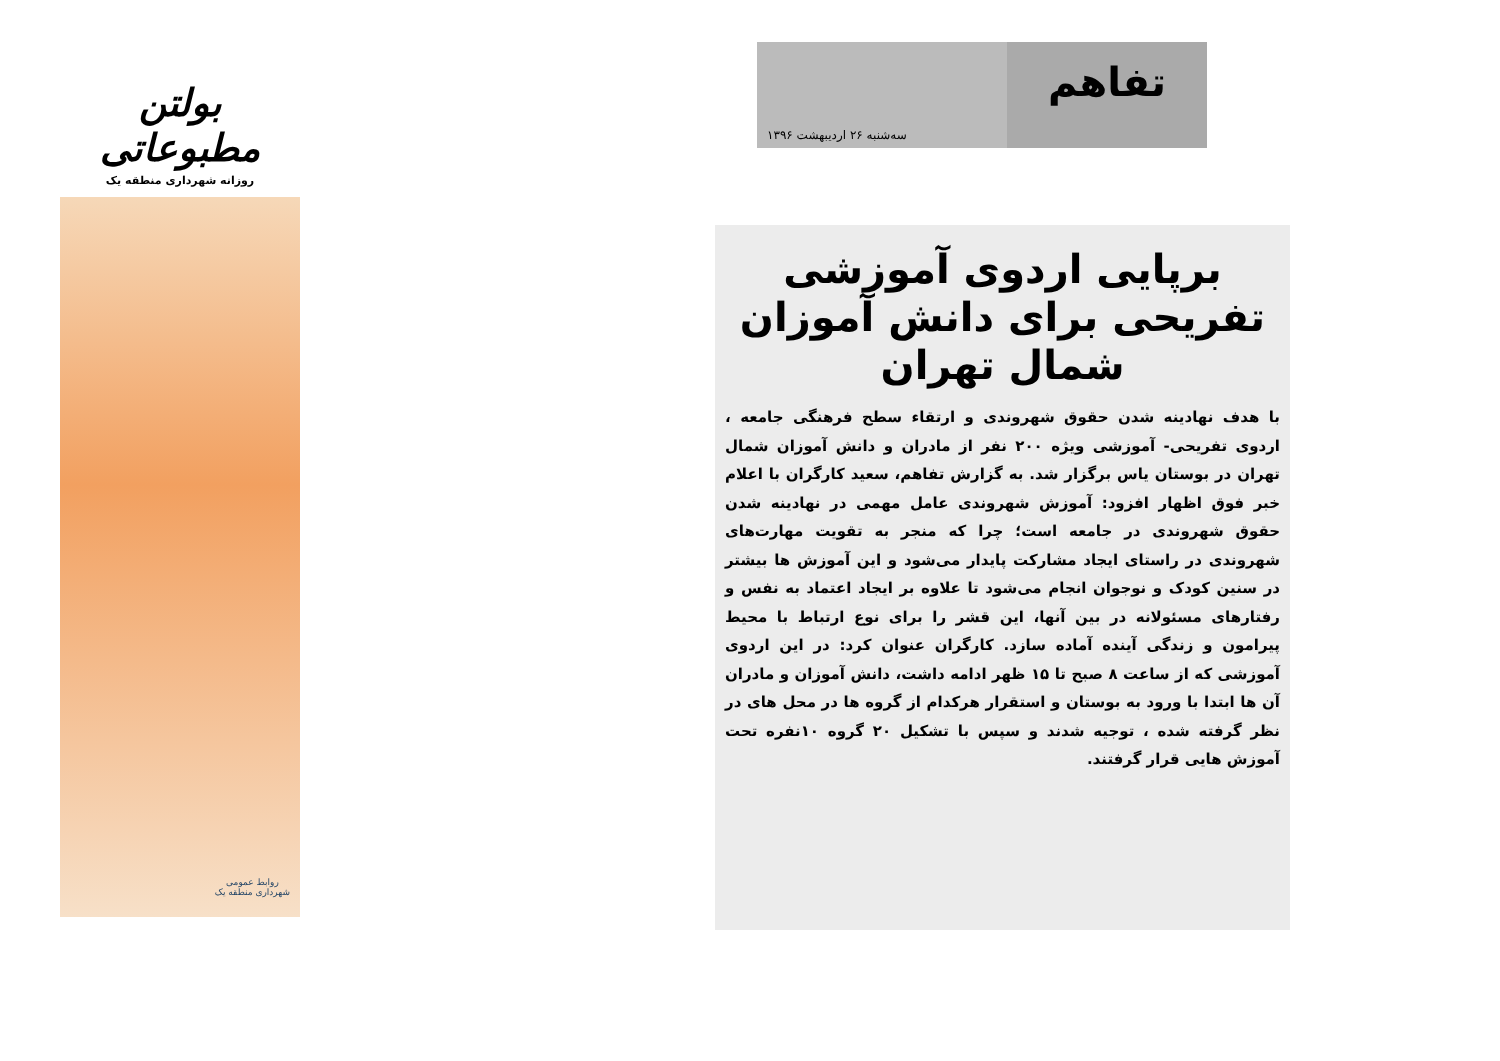بولتن مطبوعاتی
روزانه شهرداری منطقه یک
روابط عمومی
شهرداری منطقه یک
تفاهم
سه‌شنبه ۲۶ اردیبهشت ۱۳۹۶
برپایی اردوی آموزشی تفریحی برای دانش آموزان شمال تهران
با هدف نهادینه شدن حقوق شهروندی و ارتقاء سطح فرهنگی جامعه ، اردوی تفریحی- آموزشی ویژه ۲۰۰ نفر از مادران و دانش آموزان شمال تهران در بوستان یاس برگزار شد. به گزارش تفاهم، سعید کارگران با اعلام خبر فوق اظهار افزود: آموزش شهروندی عامل مهمی در نهادینه شدن حقوق شهروندی در جامعه است؛ چرا که منجر به تقویت مهارت‌های شهروندی در راستای ایجاد مشارکت پایدار می‌شود و این آموزش ها بیشتر در سنین کودک و نوجوان انجام می‌شود تا علاوه بر ایجاد اعتماد به نفس و رفتارهای مسئولانه در بین آنها، این قشر را برای نوع ارتباط با محیط پیرامون و زندگی آینده آماده سازد. کارگران عنوان کرد: در این اردوی آموزشی که از ساعت ۸ صبح تا ۱۵ ظهر ادامه داشت، دانش آموزان و مادران آن ها ابتدا با ورود به بوستان و استقرار هرکدام از گروه ها در محل های در نظر گرفته شده ، توجیه شدند و سپس با تشکیل ۲۰ گروه ۱۰نفره تحت آموزش هایی قرار گرفتند.